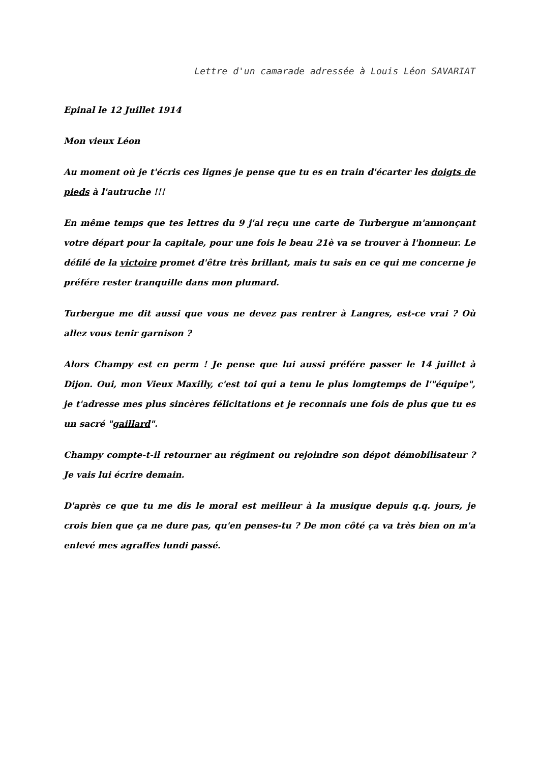Lettre d'un camarade adressée à Louis Léon SAVARIAT
Epinal le 12 Juillet 1914
Mon vieux Léon
Au moment où je t'écris ces lignes je pense que tu es en train d'écarter les doigts de pieds à l'autruche !!!
En même temps que tes lettres du 9 j'ai reçu une carte de Turbergue m'annonçant votre départ pour la capitale, pour une fois le beau 21è va se trouver à l'honneur. Le défilé de la victoire promet d'être très brillant, mais tu sais en ce qui me concerne je préfére rester tranquille dans mon plumard.
Turbergue me dit aussi que vous ne devez pas rentrer à Langres, est-ce vrai ? Où allez vous tenir garnison ?
Alors Champy est en perm ! Je pense que lui aussi préfére passer le 14 juillet à Dijon. Oui, mon Vieux Maxilly, c'est toi qui a tenu le plus lomgtemps de l'"équipe", je t'adresse mes plus sincères félicitations et je reconnais une fois de plus que tu es un sacré "gaillard".
Champy compte-t-il retourner au régiment ou rejoindre son dépot démobilisateur ? Je vais lui écrire demain.
D'après ce que tu me dis le moral est meilleur à la musique depuis q.q. jours, je crois bien que ça ne dure pas, qu'en penses-tu ? De mon côté ça va très bien on m'a enlevé mes agraffes lundi passé.